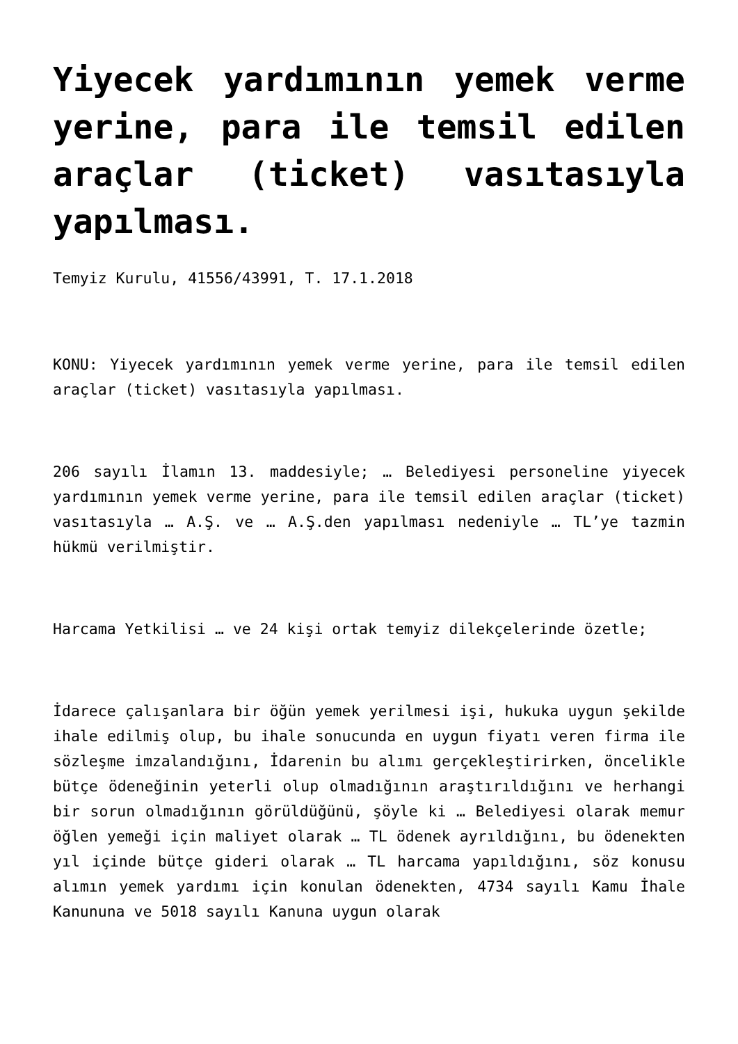Yiyecek yardımının yemek verme yerine, para ile temsil edilen araçlar (ticket) vasıtasıyla yapılması.
Temyiz Kurulu, 41556/43991, T. 17.1.2018
KONU: Yiyecek yardımının yemek verme yerine, para ile temsil edilen araçlar (ticket) vasıtasıyla yapılması.
206 sayılı İlamın 13. maddesiyle; … Belediyesi personeline yiyecek yardımının yemek verme yerine, para ile temsil edilen araçlar (ticket) vasıtasıyla … A.Ş. ve … A.Ş.den yapılması nedeniyle … TL’ye tazmin hükmü verilmiştir.
Harcama Yetkilisi … ve 24 kişi ortak temyiz dilekçelerinde özetle;
İdarece çalışanlara bir öğün yemek yerilmesi işi, hukuka uygun şekilde ihale edilmiş olup, bu ihale sonucunda en uygun fiyatı veren firma ile sözleşme imzalandığını, İdarenin bu alımı gerçekleştirirken, öncelikle bütçe ödeneğinin yeterli olup olmadığının araştırıldığını ve herhangi bir sorun olmadığının görüldüğünü, şöyle ki … Belediyesi olarak memur öğlen yemeği için maliyet olarak … TL ödenek ayrıldığını, bu ödenekten yıl içinde bütçe gideri olarak … TL harcama yapıldığını, söz konusu alımın yemek yardımı için konulan ödenekten, 4734 sayılı Kamu İhale Kanununa ve 5018 sayılı Kanuna uygun olarak